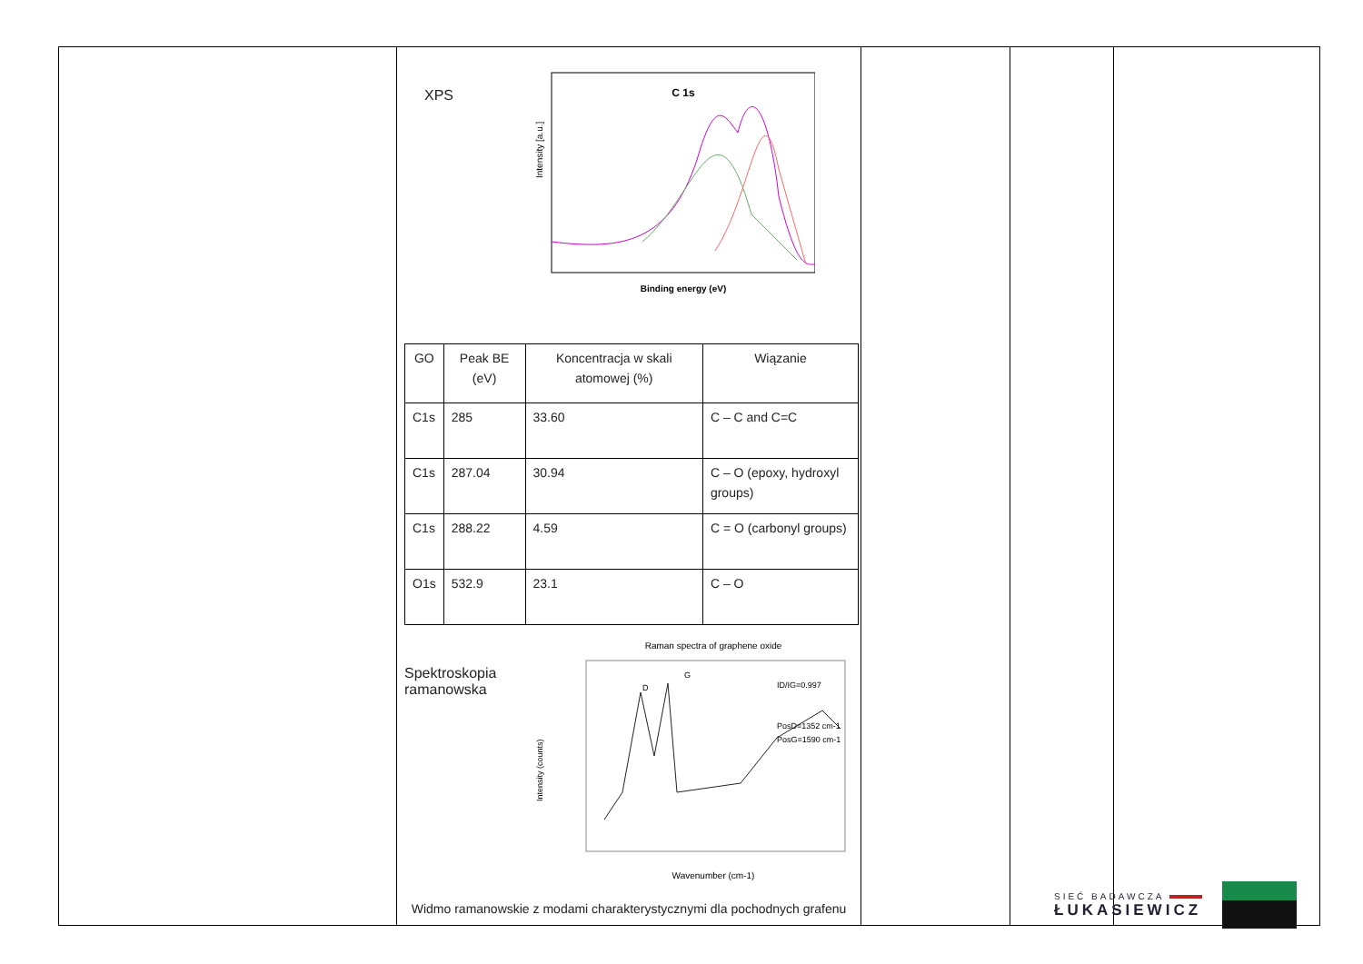| | XPS C 1s Intensity [a.u.] Binding energy (eV) / GO / Peak BE (eV) / Koncentracja w skali atomowej (%) / Wiązanie / / C1s / 285 / 33.60 / C – C and C=C / / C1s / 287.04 / 30.94 / C – O (epoxy, hydroxyl groups) / / C1s / 288.22 / 4.59 / C = O (carbonyl groups) / / O1s / 532.9 / 23.1 / C – O / Spektroskopia ramanowska Raman spectra of graphene oxide D G ID/IG=0.997 PosD=1352 cm-1 PosG=1590 cm-1 Wavenumber (cm-1) Intensity (counts) Widmo ramanowskie z modami charakterystycznymi dla pochodnych grafenu | | | |
SIEĆ BADAWCZA
ŁUKASIEWICZ